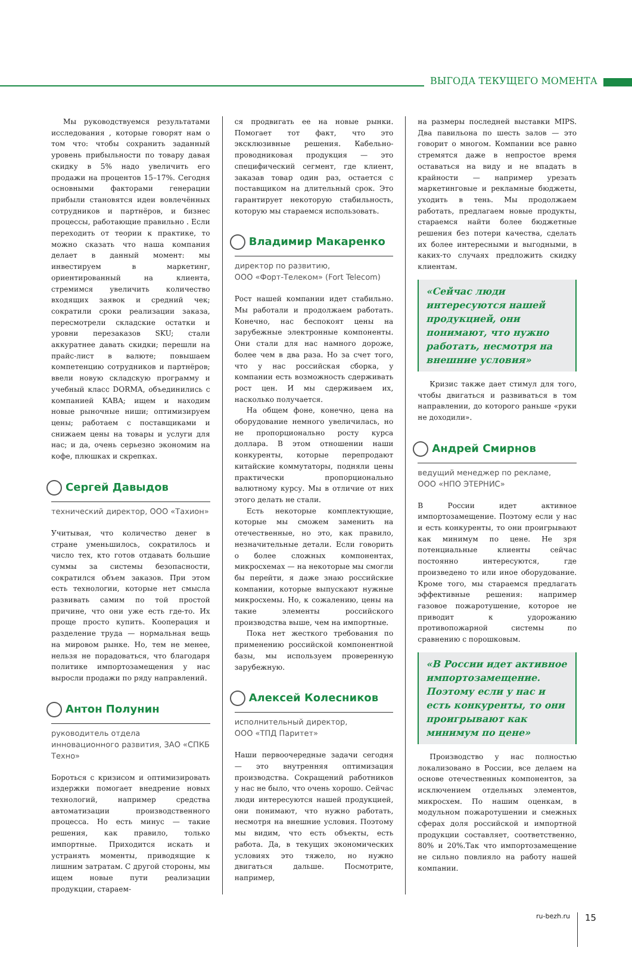ВЫГОДА ТЕКУЩЕГО МОМЕНТА
Мы руководствуемся результатами исследования , которые говорят нам о том что: чтобы сохранить заданный уровень прибыльности по товару давая скидку в 5% надо увеличить его продажи на процентов 15–17%. Сегодня основными факторами генерации прибыли становятся идеи вовлечённых сотрудников и партнёров, и бизнес процессы, работающие правильно . Если переходить от теории к практике, то можно сказать что наша компания делает в данный момент: мы инвестируем в маркетинг, ориентированный на клиента, стремимся увеличить количество входящих заявок и средний чек; сократили сроки реализации заказа, пересмотрели складские остатки и уровни перезаказов SKU; стали аккуратнее давать скидки; перешли на прайс-лист в валюте; повышаем компетенцию сотрудников и партнёров; ввели новую складскую программу и учебный класс DORMA, объединились с компанией KABA; ищем и находим новые рыночные ниши; оптимизируем цены; работаем с поставщиками и снижаем цены на товары и услуги для нас; и да, очень серьезно экономим на кофе, плюшках и скрепках.
Сергей Давыдов
технический директор, ООО «Тахион»
Учитывая, что количество денег в стране уменьшилось, сократилось и число тех, кто готов отдавать большие суммы за системы безопасности, сократился объем заказов. При этом есть технологии, которые нет смысла развивать самим по той простой причине, что они уже есть где-то. Их проще просто купить. Кооперация и разделение труда — нормальная вещь на мировом рынке. Но, тем не менее, нельзя не порадоваться, что благодаря политике импортозамещения у нас выросли продажи по ряду направлений.
Антон Полунин
руководитель отдела инновационного развития, ЗАО «СПКБ Техно»
Бороться с кризисом и оптимизировать издержки помогает внедрение новых технологий, например средства автоматизации производственного процесса. Но есть минус — такие решения, как правило, только импортные. Приходится искать и устранять моменты, приводящие к лишним затратам. С другой стороны, мы ищем новые пути реализации продукции, стараем-
ся продвигать ее на новые рынки. Помогает тот факт, что это эксклюзивные решения. Кабельно-проводниковая продукция — это специфический сегмент, где клиент, заказав товар один раз, остается с поставщиком на длительный срок. Это гарантирует некоторую стабильность, которую мы стараемся использовать.
Владимир Макаренко
директор по развитию,
ООО «Форт-Телеком» (Fort Telecom)
Рост нашей компании идет стабильно. Мы работали и продолжаем работать. Конечно, нас беспокоят цены на зарубежные электронные компоненты. Они стали для нас намного дороже, более чем в два раза. Но за счет того, что у нас российская сборка, у компании есть возможность сдерживать рост цен. И мы сдерживаем их, насколько получается.
На общем фоне, конечно, цена на оборудование немного увеличилась, но не пропорционально росту курса доллара. В этом отношении наши конкуренты, которые перепродают китайские коммутаторы, подняли цены практически пропорционально валютному курсу. Мы в отличие от них этого делать не стали.
Есть некоторые комплектующие, которые мы сможем заменить на отечественные, но это, как правило, незначительные детали. Если говорить о более сложных компонентах, микросхемах — на некоторые мы смогли бы перейти, я даже знаю российские компании, которые выпускают нужные микросхемы. Но, к сожалению, цены на такие элементы российского производства выше, чем на импортные.
Пока нет жесткого требования по применению российской компонентной базы, мы используем проверенную зарубежную.
Алексей Колесников
исполнительный директор,
ООО «ТПД Паритет»
Наши первоочередные задачи сегодня — это внутренняя оптимизация производства. Сокращений работников у нас не было, что очень хорошо. Сейчас люди интересуются нашей продукцией, они понимают, что нужно работать, несмотря на внешние условия. Поэтому мы видим, что есть объекты, есть работа. Да, в текущих экономических условиях это тяжело, но нужно двигаться дальше. Посмотрите, например,
на размеры последней выставки MIPS. Два павильона по шесть залов — это говорит о многом. Компании все равно стремятся даже в непростое время оставаться на виду и не впадать в крайности — например урезать маркетинговые и рекламные бюджеты, уходить в тень. Мы продолжаем работать, предлагаем новые продукты, стараемся найти более бюджетные решения без потери качества, сделать их более интересными и выгодными, в каких-то случаях предложить скидку клиентам.
«Сейчас люди интересуются нашей продукцией, они понимают, что нужно работать, несмотря на внешние условия»
Кризис также дает стимул для того, чтобы двигаться и развиваться в том направлении, до которого раньше «руки не доходили».
Андрей Смирнов
ведущий менеджер по рекламе,
ООО «НПО ЭТЕРНИС»
В России идет активное импортозамещение. Поэтому если у нас и есть конкуренты, то они проигрывают как минимум по цене. Не зря потенциальные клиенты сейчас постоянно интересуются, где произведено то или иное оборудование. Кроме того, мы стараемся предлагать эффективные решения: например газовое пожаротушение, которое не приводит к удорожанию противопожарной системы по сравнению с порошковым.
«В России идет активное импортозамещение. Поэтому если у нас и есть конкуренты, то они проигрывают как минимум по цене»
Производство у нас полностью локализовано в России, все делаем на основе отечественных компонентов, за исключением отдельных элементов, микросхем. По нашим оценкам, в модульном пожаротушении и смежных сферах доля российской и импортной продукции составляет, соответственно, 80% и 20%.Так что импортозамещение не сильно повлияло на работу нашей компании.
ru-bezh.ru 15